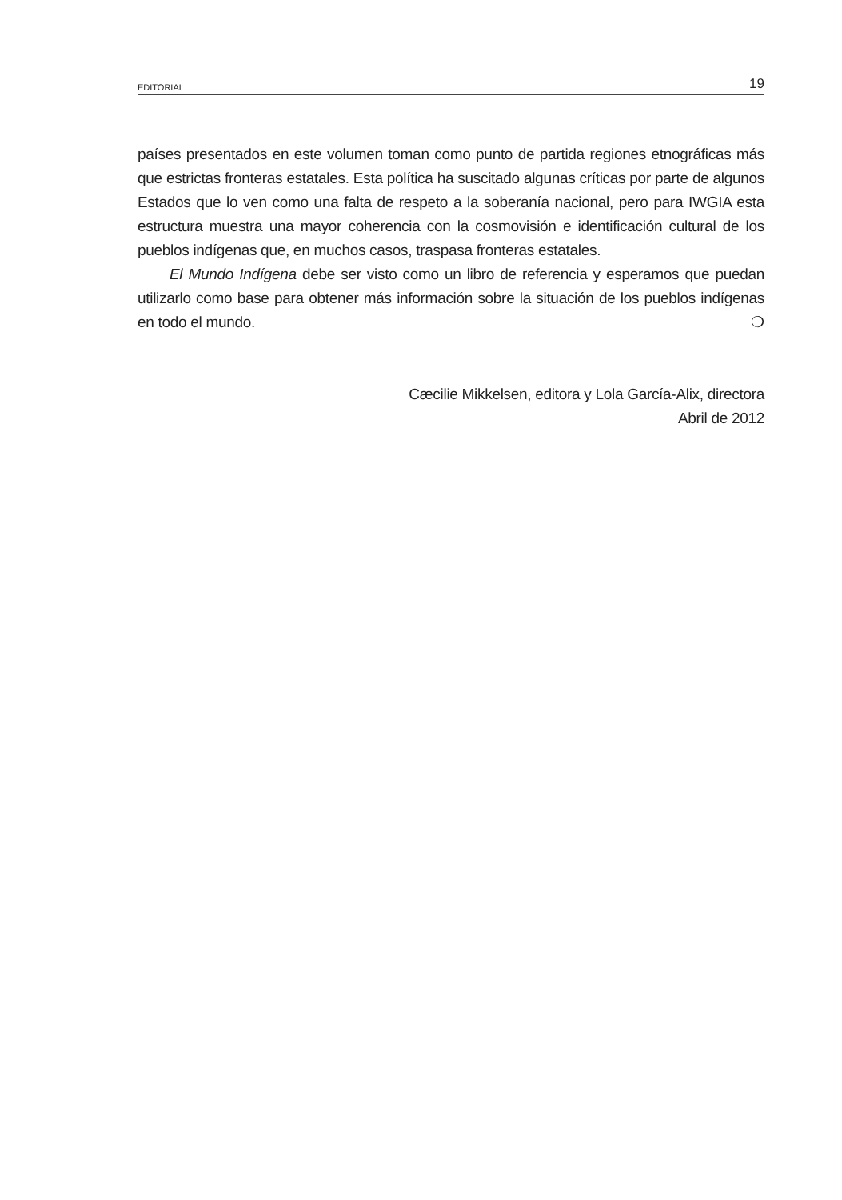EDITORIAL 19
países presentados en este volumen toman como punto de partida regiones etnográficas más que estrictas fronteras estatales. Esta política ha suscitado algunas críticas por parte de algunos Estados que lo ven como una falta de respeto a la soberanía nacional, pero para IWGIA esta estructura muestra una mayor coherencia con la cosmovisión e identificación cultural de los pueblos indígenas que, en muchos casos, traspasa fronteras estatales.
El Mundo Indígena debe ser visto como un libro de referencia y esperamos que puedan utilizarlo como base para obtener más información sobre la situación de los pueblos indígenas en todo el mundo. ❍
Cæcilie Mikkelsen, editora y Lola García-Alix, directora
Abril de 2012